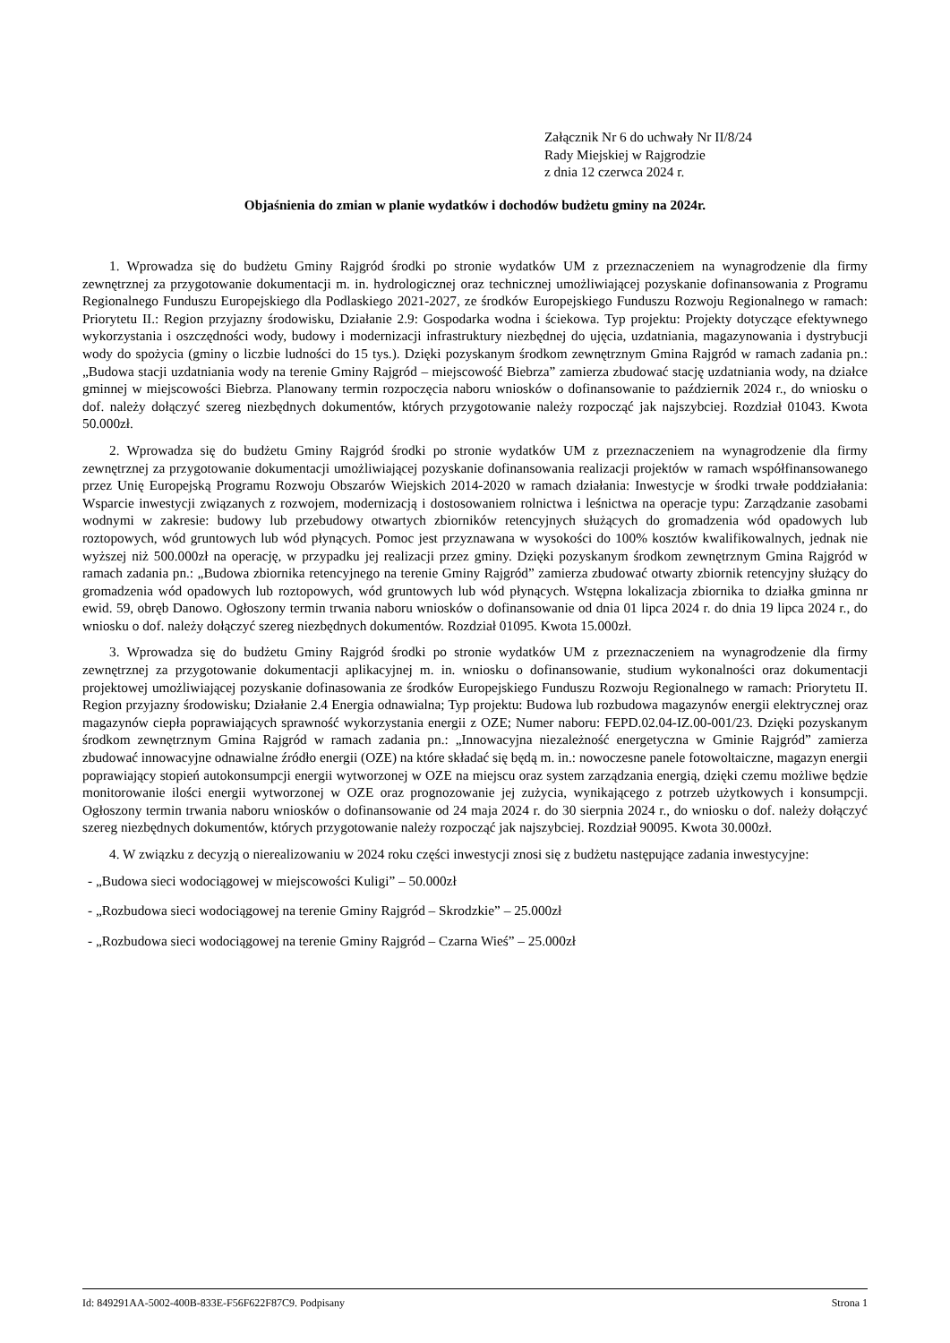Załącznik Nr 6 do uchwały Nr II/8/24
Rady Miejskiej w Rajgrodzie
z dnia 12 czerwca 2024 r.
Objaśnienia do zmian w planie wydatków i dochodów budżetu gminy na 2024r.
1. Wprowadza się do budżetu Gminy Rajgród środki po stronie wydatków UM z przeznaczeniem na wynagrodzenie dla firmy zewnętrznej za przygotowanie dokumentacji m. in. hydrologicznej oraz technicznej umożliwiającej pozyskanie dofinansowania z Programu Regionalnego Funduszu Europejskiego dla Podlaskiego 2021-2027, ze środków Europejskiego Funduszu Rozwoju Regionalnego w ramach: Priorytetu II.: Region przyjazny środowisku, Działanie 2.9: Gospodarka wodna i ściekowa. Typ projektu: Projekty dotyczące efektywnego wykorzystania i oszczędności wody, budowy i modernizacji infrastruktury niezbędnej do ujęcia, uzdatniania, magazynowania i dystrybucji wody do spożycia (gminy o liczbie ludności do 15 tys.). Dzięki pozyskanym środkom zewnętrznym Gmina Rajgród w ramach zadania pn.: „Budowa stacji uzdatniania wody na terenie Gminy Rajgród – miejscowość Biebrza” zamierza zbudować stację uzdatniania wody, na działce gminnej w miejscowości Biebrza. Planowany termin rozpoczęcia naboru wniosków o dofinansowanie to październik 2024 r., do wniosku o dof. należy dołączyć szereg niezbędnych dokumentów, których przygotowanie należy rozpocząć jak najszybciej. Rozdział 01043. Kwota 50.000zł.
2. Wprowadza się do budżetu Gminy Rajgród środki po stronie wydatków UM z przeznaczeniem na wynagrodzenie dla firmy zewnętrznej za przygotowanie dokumentacji umożliwiającej pozyskanie dofinansowania realizacji projektów w ramach współfinansowanego przez Unię Europejską Programu Rozwoju Obszarów Wiejskich 2014-2020 w ramach działania: Inwestycje w środki trwałe poddziałania: Wsparcie inwestycji związanych z rozwojem, modernizacją i dostosowaniem rolnictwa i leśnictwa na operacje typu: Zarządzanie zasobami wodnymi w zakresie: budowy lub przebudowy otwartych zbiorników retencyjnych służących do gromadzenia wód opadowych lub roztopowych, wód gruntowych lub wód płynących. Pomoc jest przyznawana w wysokości do 100% kosztów kwalifikowalnych, jednak nie wyższej niż 500.000zł na operację, w przypadku jej realizacji przez gminy. Dzięki pozyskanym środkom zewnętrznym Gmina Rajgród w ramach zadania pn.: „Budowa zbiornika retencyjnego na terenie Gminy Rajgród” zamierza zbudować otwarty zbiornik retencyjny służący do gromadzenia wód opadowych lub roztopowych, wód gruntowych lub wód płynących. Wstępna lokalizacja zbiornika to działka gminna nr ewid. 59, obręb Danowo. Ogłoszony termin trwania naboru wniosków o dofinansowanie od dnia 01 lipca 2024 r. do dnia 19 lipca 2024 r., do wniosku o dof. należy dołączyć szereg niezbędnych dokumentów. Rozdział 01095. Kwota 15.000zł.
3. Wprowadza się do budżetu Gminy Rajgród środki po stronie wydatków UM z przeznaczeniem na wynagrodzenie dla firmy zewnętrznej za przygotowanie dokumentacji aplikacyjnej m. in. wniosku o dofinansowanie, studium wykonalności oraz dokumentacji projektowej umożliwiającej pozyskanie dofinasowania ze środków Europejskiego Funduszu Rozwoju Regionalnego w ramach: Priorytetu II. Region przyjazny środowisku; Działanie 2.4 Energia odnawialna; Typ projektu: Budowa lub rozbudowa magazynów energii elektrycznej oraz magazynów ciepła poprawiających sprawność wykorzystania energii z OZE; Numer naboru: FEPD.02.04-IZ.00-001/23. Dzięki pozyskanym środkom zewnętrznym Gmina Rajgród w ramach zadania pn.: „Innowacyjna niezależność energetyczna w Gminie Rajgród” zamierza zbudować innowacyjne odnawialne źródło energii (OZE) na które składać się będą m. in.: nowoczesne panele fotowoltaiczne, magazyn energii poprawiający stopień autokonsumpcji energii wytworzonej w OZE na miejscu oraz system zarządzania energią, dzięki czemu możliwe będzie monitorowanie ilości energii wytworzonej w OZE oraz prognozowanie jej zużycia, wynikającego z potrzeb użytkowych i konsumpcji. Ogłoszony termin trwania naboru wniosków o dofinansowanie od 24 maja 2024 r. do 30 sierpnia 2024 r., do wniosku o dof. należy dołączyć szereg niezbędnych dokumentów, których przygotowanie należy rozpocząć jak najszybciej. Rozdział 90095. Kwota 30.000zł.
4. W związku z decyzją o nierealizowaniu w 2024 roku części inwestycji znosi się z budżetu następujące zadania inwestycyjne:
- „Budowa sieci wodociągowej w miejscowości Kuligi” – 50.000zł
- „Rozbudowa sieci wodociągowej na terenie Gminy Rajgród – Skrodzkie” – 25.000zł
- „Rozbudowa sieci wodociągowej na terenie Gminy Rajgród – Czarna Wieś” – 25.000zł
Id: 849291AA-5002-400B-833E-F56F622F87C9. Podpisany Strona 1